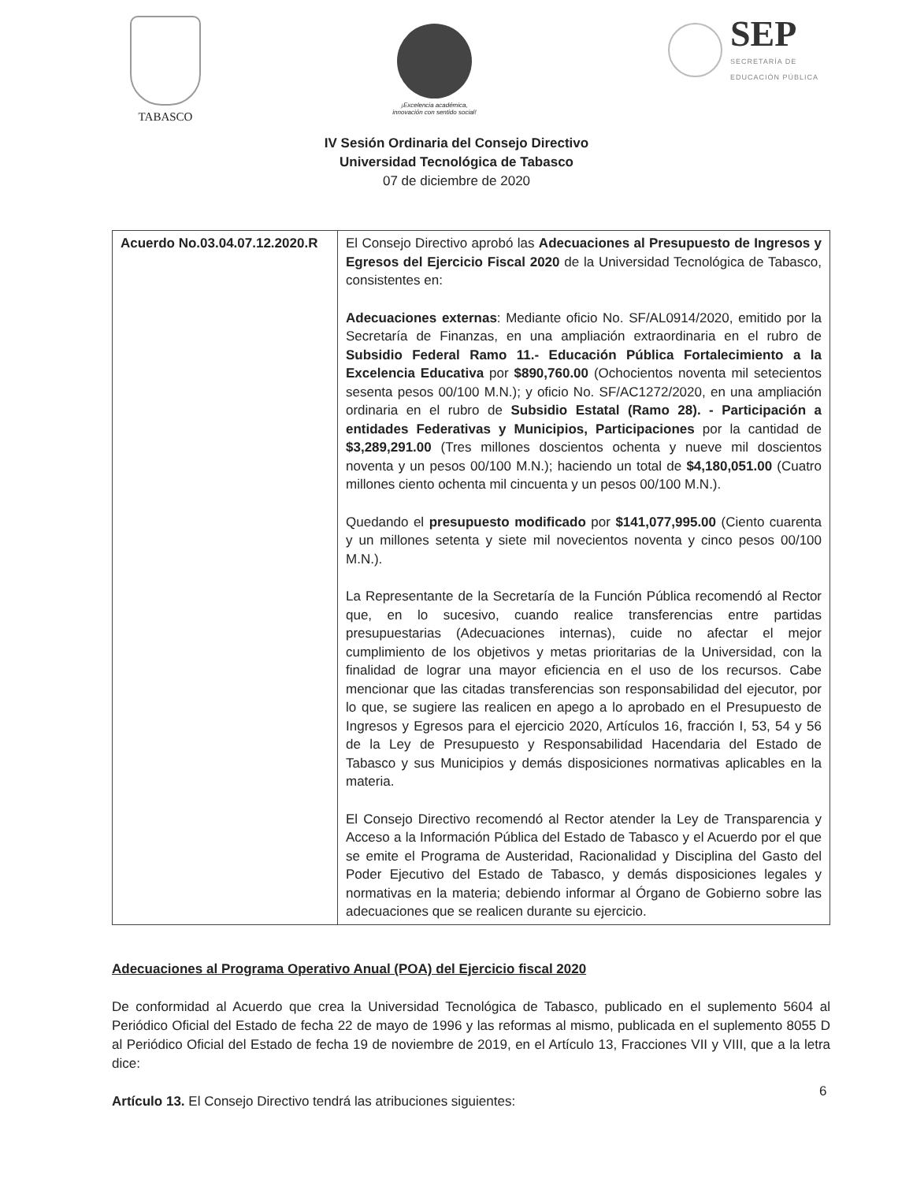TABASCO
¡Excelencia académica,
innovación con sentido social!
SEP
SECRETARÍA DE
EDUCACIÓN PÚBLICA
IV Sesión Ordinaria del Consejo Directivo
Universidad Tecnológica de Tabasco
07 de diciembre de 2020
| Acuerdo No.03.04.07.12.2020.R | El Consejo Directivo aprobó las Adecuaciones al Presupuesto de Ingresos y Egresos del Ejercicio Fiscal 2020 de la Universidad Tecnológica de Tabasco, consistentes en: Adecuaciones externas : Mediante oficio No. SF/AL0914/2020, emitido por la Secretaría de Finanzas, en una ampliación extraordinaria en el rubro de Subsidio Federal Ramo 11.- Educación Pública Fortalecimiento a la Excelencia Educativa por $890,760.00 (Ochocientos noventa mil setecientos sesenta pesos 00/100 M.N.); y oficio No. SF/AC1272/2020, en una ampliación ordinaria en el rubro de Subsidio Estatal (Ramo 28). - Participación a entidades Federativas y Municipios, Participaciones por la cantidad de $3,289,291.00 (Tres millones doscientos ochenta y nueve mil doscientos noventa y un pesos 00/100 M.N.); haciendo un total de $4,180,051.00 (Cuatro millones ciento ochenta mil cincuenta y un pesos 00/100 M.N.). Quedando el presupuesto modificado por $141,077,995.00 (Ciento cuarenta y un millones setenta y siete mil novecientos noventa y cinco pesos 00/100 M.N.). La Representante de la Secretaría de la Función Pública recomendó al Rector que, en lo sucesivo, cuando realice transferencias entre partidas presupuestarias (Adecuaciones internas), cuide no afectar el mejor cumplimiento de los objetivos y metas prioritarias de la Universidad, con la finalidad de lograr una mayor eficiencia en el uso de los recursos. Cabe mencionar que las citadas transferencias son responsabilidad del ejecutor, por lo que, se sugiere las realicen en apego a lo aprobado en el Presupuesto de Ingresos y Egresos para el ejercicio 2020, Artículos 16, fracción I, 53, 54 y 56 de la Ley de Presupuesto y Responsabilidad Hacendaria del Estado de Tabasco y sus Municipios y demás disposiciones normativas aplicables en la materia. El Consejo Directivo recomendó al Rector atender la Ley de Transparencia y Acceso a la Información Pública del Estado de Tabasco y el Acuerdo por el que se emite el Programa de Austeridad, Racionalidad y Disciplina del Gasto del Poder Ejecutivo del Estado de Tabasco, y demás disposiciones legales y normativas en la materia; debiendo informar al Órgano de Gobierno sobre las adecuaciones que se realicen durante su ejercicio. |
Adecuaciones al Programa Operativo Anual (POA) del Ejercicio fiscal 2020
De conformidad al Acuerdo que crea la Universidad Tecnológica de Tabasco, publicado en el suplemento 5604 al Periódico Oficial del Estado de fecha 22 de mayo de 1996 y las reformas al mismo, publicada en el suplemento 8055 D al Periódico Oficial del Estado de fecha 19 de noviembre de 2019, en el Artículo 13, Fracciones VII y VIII, que a la letra dice:
Artículo 13. El Consejo Directivo tendrá las atribuciones siguientes:
6